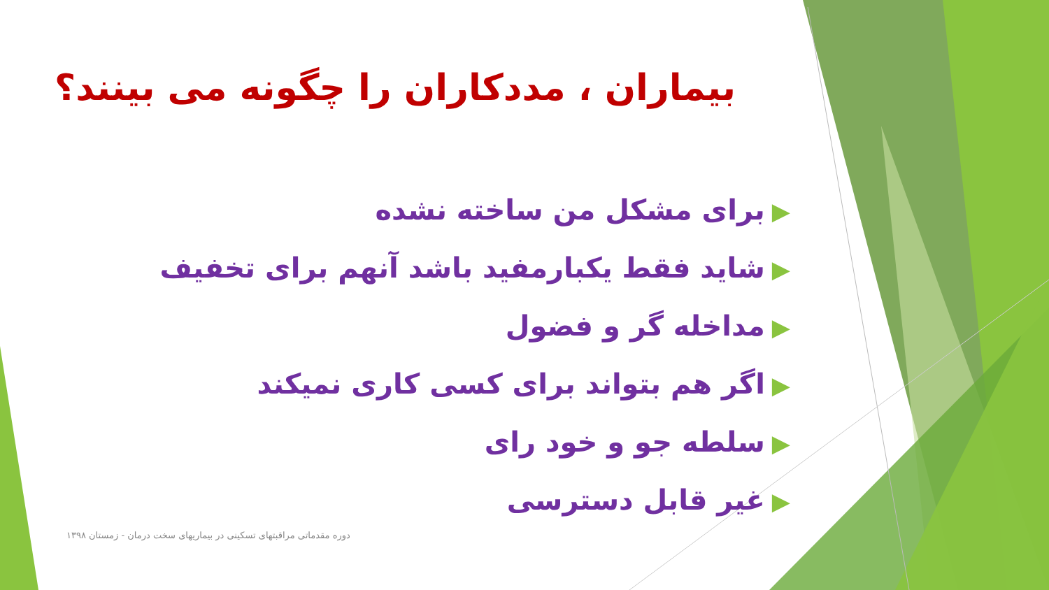بیماران ، مددکاران را چگونه می بینند؟
▶برای مشکل من ساخته نشده
▶شاید فقط یکبارمفید باشد آنهم برای تخفیف
▶مداخله گر و فضول
▶اگر هم بتواند برای کسی کاری نمیکند
▶سلطه جو و خود رای
▶غیر قابل دسترسی
دوره مقدماتی مراقبتهای تسکینی در بیماریهای سخت درمان - زمستان ۱۳۹۸